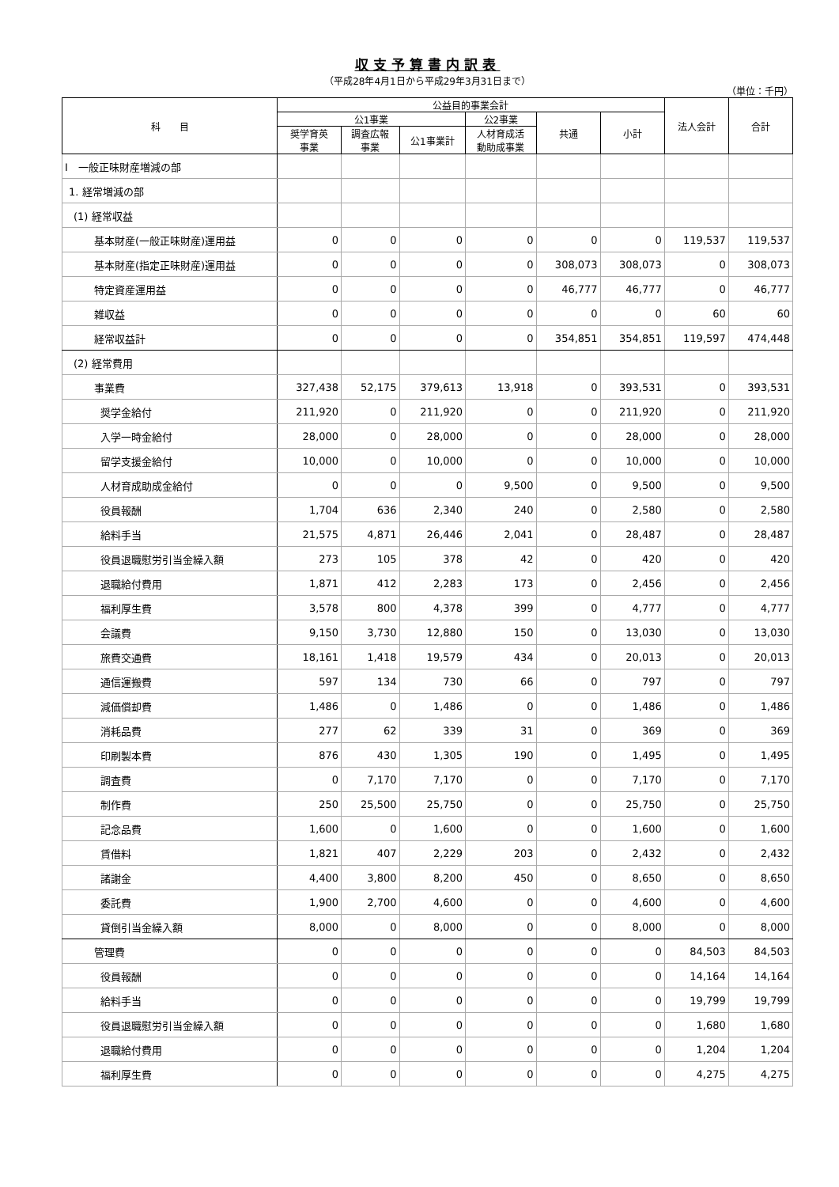収支予算書内訳表
（平成28年4月1日から平成29年3月31日まで）
（単位：千円）
| 科 目 | 公益目的事業会計 | | | | | | 法人会計 | 合計 |
| --- | --- | --- | --- | --- | --- | --- | --- | --- |
| | 公1事業 | | | 公2事業 | 共通 | 小計 | | |
| | 奨学育英 事業 | 調査広報 事業 | 公1事業計 | 人材育成活 動助成事業 | | | | |
| Ⅰ 一般正味財産増減の部 | | | | | | | | |
| 1. 経常増減の部 | | | | | | | | |
| (1) 経常収益 | | | | | | | | |
| 基本財産(一般正味財産)運用益 | 0 | 0 | 0 | 0 | 0 | 0 | 119,537 | 119,537 |
| 基本財産(指定正味財産)運用益 | 0 | 0 | 0 | 0 | 308,073 | 308,073 | 0 | 308,073 |
| 特定資産運用益 | 0 | 0 | 0 | 0 | 46,777 | 46,777 | 0 | 46,777 |
| 雑収益 | 0 | 0 | 0 | 0 | 0 | 0 | 60 | 60 |
| 経常収益計 | 0 | 0 | 0 | 0 | 354,851 | 354,851 | 119,597 | 474,448 |
| (2) 経常費用 | | | | | | | | |
| 事業費 | 327,438 | 52,175 | 379,613 | 13,918 | 0 | 393,531 | 0 | 393,531 |
| 奨学金給付 | 211,920 | 0 | 211,920 | 0 | 0 | 211,920 | 0 | 211,920 |
| 入学一時金給付 | 28,000 | 0 | 28,000 | 0 | 0 | 28,000 | 0 | 28,000 |
| 留学支援金給付 | 10,000 | 0 | 10,000 | 0 | 0 | 10,000 | 0 | 10,000 |
| 人材育成助成金給付 | 0 | 0 | 0 | 9,500 | 0 | 9,500 | 0 | 9,500 |
| 役員報酬 | 1,704 | 636 | 2,340 | 240 | 0 | 2,580 | 0 | 2,580 |
| 給料手当 | 21,575 | 4,871 | 26,446 | 2,041 | 0 | 28,487 | 0 | 28,487 |
| 役員退職慰労引当金繰入額 | 273 | 105 | 378 | 42 | 0 | 420 | 0 | 420 |
| 退職給付費用 | 1,871 | 412 | 2,283 | 173 | 0 | 2,456 | 0 | 2,456 |
| 福利厚生費 | 3,578 | 800 | 4,378 | 399 | 0 | 4,777 | 0 | 4,777 |
| 会議費 | 9,150 | 3,730 | 12,880 | 150 | 0 | 13,030 | 0 | 13,030 |
| 旅費交通費 | 18,161 | 1,418 | 19,579 | 434 | 0 | 20,013 | 0 | 20,013 |
| 通信運搬費 | 597 | 134 | 730 | 66 | 0 | 797 | 0 | 797 |
| 減価償却費 | 1,486 | 0 | 1,486 | 0 | 0 | 1,486 | 0 | 1,486 |
| 消耗品費 | 277 | 62 | 339 | 31 | 0 | 369 | 0 | 369 |
| 印刷製本費 | 876 | 430 | 1,305 | 190 | 0 | 1,495 | 0 | 1,495 |
| 調査費 | 0 | 7,170 | 7,170 | 0 | 0 | 7,170 | 0 | 7,170 |
| 制作費 | 250 | 25,500 | 25,750 | 0 | 0 | 25,750 | 0 | 25,750 |
| 記念品費 | 1,600 | 0 | 1,600 | 0 | 0 | 1,600 | 0 | 1,600 |
| 賃借料 | 1,821 | 407 | 2,229 | 203 | 0 | 2,432 | 0 | 2,432 |
| 諸謝金 | 4,400 | 3,800 | 8,200 | 450 | 0 | 8,650 | 0 | 8,650 |
| 委託費 | 1,900 | 2,700 | 4,600 | 0 | 0 | 4,600 | 0 | 4,600 |
| 貸倒引当金繰入額 | 8,000 | 0 | 8,000 | 0 | 0 | 8,000 | 0 | 8,000 |
| 管理費 | 0 | 0 | 0 | 0 | 0 | 0 | 84,503 | 84,503 |
| 役員報酬 | 0 | 0 | 0 | 0 | 0 | 0 | 14,164 | 14,164 |
| 給料手当 | 0 | 0 | 0 | 0 | 0 | 0 | 19,799 | 19,799 |
| 役員退職慰労引当金繰入額 | 0 | 0 | 0 | 0 | 0 | 0 | 1,680 | 1,680 |
| 退職給付費用 | 0 | 0 | 0 | 0 | 0 | 0 | 1,204 | 1,204 |
| 福利厚生費 | 0 | 0 | 0 | 0 | 0 | 0 | 4,275 | 4,275 |